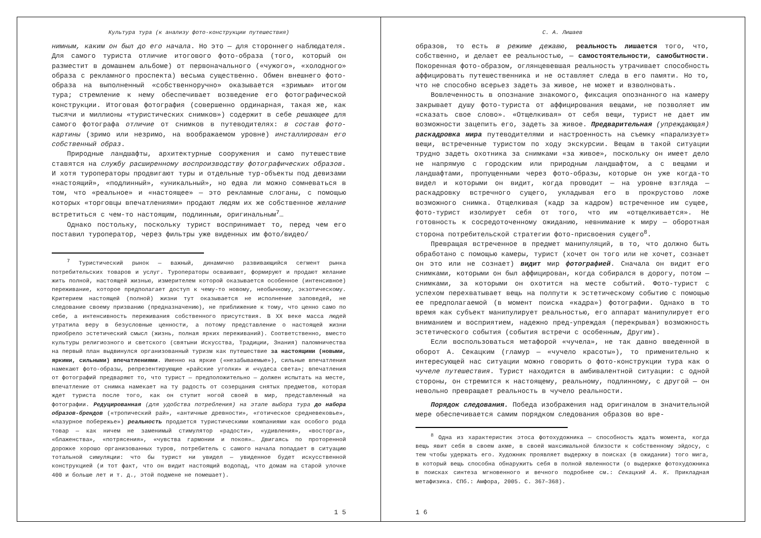Культура тура (к анализу фото-конструкции путешествия)
нимным, каким он был до его начала. Но это — для стороннего наблюдателя. Для самого туриста отличие итогового фото-образа (того, который он разместит в домашнем альбоме) от первоначального («чужого», «холодного» образа с рекламного проспекта) весьма существенно. Обмен внешнего фото-образа на выполненный «собственноручно» оказывается «зримым» итогом тура; стремление к нему обеспечивает возведение его фотографической конструкции. Итоговая фотография (совершенно ординарная, такая же, как тысячи и миллионы «туристических снимков») содержит в себе решающее для самого фотографа отличие от снимков в путеводителях: в состав фото-картины (зримо или незримо, на воображаемом уровне) инсталлирован его собственный образ.
Природные ландшафты, архитектурные сооружения и само путешествие ставятся на службу расширенному воспроизводству фотографических образов. И хотя туроператоры продвигают туры и отдельные тур-объекты под девизами «настоящий», «подлинный», «уникальный», но едва ли можно сомневаться в том, что «реальное» и «настоящее» — это рекламные слоганы, с помощью которых «торговцы впечатлениями» продают людям их же собственное желание встретиться с чем-то настоящим, подлинным, оригинальным<sup>7</sup>…
Однако постольку, поскольку турист воспринимает то, перед чем его поставил туроператор, через фильтры уже виденных им фото/видео/
<sup>7</sup> Туристический рынок — важный, динамично развивающийся сегмент рынка потребительских товаров и услуг. Туроператоры осваивают, формируют и продают желание жить полной, настоящей жизнью, измерителем которой оказывается особенное (интенсивное) переживание, которое предполагает доступ к чему-то новому, необычному, экзотическому. Критерием настоящей (полной) жизни тут оказывается не исполнение заповедей, не следование своему призванию (предназначению), не приближение к тому, что ценно само по себе, а интенсивность переживания собственного присутствия. В XX веке масса людей утратила веру в безусловные ценности, а потому представление о настоящей жизни приобрело эстетический смысл (жизнь, полная ярких переживаний). Соответственно, вместо культуры религиозного и светского (святыни Искусства, Традиции, Знания) паломничества на первый план выдвинулся организованный туризм как путешествие за настоящими (новыми, яркими, сильными) впечатлениями. Именно на яркие («незабываемые»), сильные впечатления намекают фото-образы, репрезентирующие «райские уголки» и «чудеса света»; впечатления от фотографий предваряют то, что турист — предположительно — должен испытать на месте, впечатление от снимка намекает на ту радость от созерцания снятых предметов, которая ждет туриста после того, как он ступит ногой своей в мир, представленный на фотографии. Редуцированная (для удобства потребления) на этапе выбора тура до набора образов-брендов («тропический рай», «античные древности», «готическое средневековье», «лазурное побережье») реальность продается туристическими компаниями как особого рода товар — как ничем не заменимый стимулятор «радости», «удивления», «восторга», «блаженства», «потрясения», «чувства гармонии и покоя»… Двигаясь по проторенной дорожке хорошо организованных туров, потребитель с самого начала попадает в ситуацию тотальной симуляции: что бы турист ни увидел — увиденное будет искусственной конструкцией (и тот факт, что он видит настоящий водопад, что домам на старой улочке 400 и больше лет и т. д., этой подмене не помешает).
1 5
С. А. Лишаев
образов, то есть в режиме дежавю, реальность лишается того, что, собственно, и делает ее реальностью, — самостоятельности, самобытности. Покоренная фото-образом, оглянцевевшая реальность утрачивает способность аффицировать путешественника и не оставляет следа в его памяти. Но то, что не способно всерьез задеть за живое, не может и взволновать.
Вовлеченность в опознание знакомого, фиксация опознанного на камеру закрывает душу фото-туриста от аффицирования вещами, не позволяет им «сказать свое слово». «Отщелкивая» от себя вещи, турист не дает им возможности зацепить его, задеть за живое. Предварительная (упреждающая) раскадровка мира путеводителями и настроенность на съемку «парализует» вещи, встреченные туристом по ходу экскурсии. Вещам в такой ситуации трудно задеть охотника за снимками «за живое», поскольку он имеет дело не напрямую с городским или природным ландшафтом, а с вещами и ландшафтами, пропущенными через фото-образы, которые он уже когда-то видел и которыми он видит, когда проводит — на уровне взгляда — раскадровку встречного сущего, укладывая его в прокрустово ложе возможного снимка. Отщелкивая (кадр за кадром) встреченное им сущее, фото-турист изолирует себя от того, что им «отщелкивается». Не готовность к сосредоточенному ожиданию, невнимание к миру — оборотная сторона потребительской стратегии фото-присвоения сущего<sup>8</sup>.
Превращая встреченное в предмет манипуляций, в то, что должно быть обработано с помощью камеры, турист (хочет он того или не хочет, сознает он это или не сознает) видит мир фотографией. Сначала он видит его снимками, которыми он был аффицирован, когда собирался в дорогу, потом — снимками, за которыми он охотится на месте событий. Фото-турист с успехом перехватывает вещь на полпути к эстетическому событию с помощью ее предполагаемой (в момент поиска «кадра») фотографии. Однако в то время как субъект манипулирует реальностью, его аппарат манипулирует его вниманием и восприятием, надежно пред-упреждая (перекрывая) возможность эстетического события (события встречи с особенным, Другим).
Если воспользоваться метафорой «чучела», не так давно введенной в оборот А. Секацким (гламур — «чучело красоты»), то применительно к интересующей нас ситуации можно говорить о фото-конструкции тура как о чучеле путешествия. Турист находится в амбивалентной ситуации: с одной стороны, он стремится к настоящему, реальному, подлинному, с другой — он невольно превращает реальность в чучело реальности.
Порядок следования. Победа изображения над оригиналом в значительной мере обеспечивается самим порядком следования образов во вре-
<sup>8</sup> Одна из характеристик этоса фотохудожника — способность ждать момента, когда вещь явит себя в своем акме, в своей максимальной близости к собственному эйдосу, с тем чтобы удержать его. Художник проявляет выдержку в поисках (в ожидании) того мига, в который вещь способна обнаружить себя в полной явленности (о выдержке фотохудожника в поисках синтеза мгновенного и вечного подробнее см.: Секацкий А. К. Прикладная метафизика. СПб.: Амфора, 2005. С. 367–368).
1 6